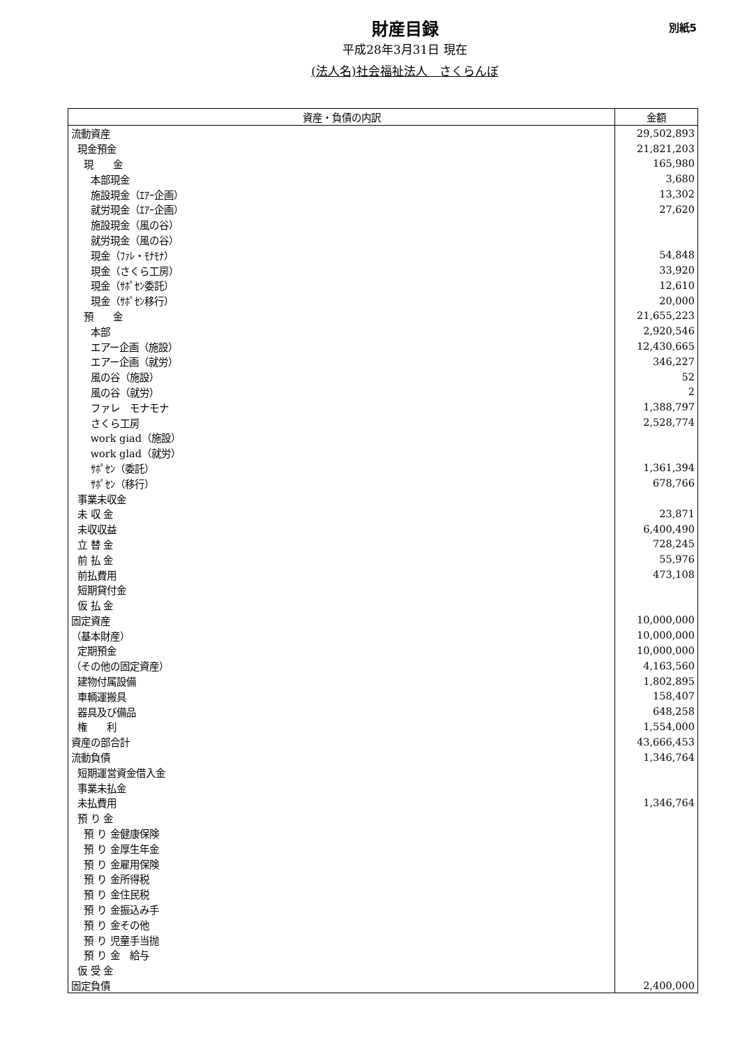財産目録
平成28年3月31日 現在
(法人名)社会福祉法人　さくらんぼ
別紙5
| 資産・負債の内訳 | 金額 |
| --- | --- |
| 流動資産 | 29,502,893 |
| 現金預金 | 21,821,203 |
| 現 金 | 165,980 |
| 本部現金 | 3,680 |
| 施設現金（ｴｱｰ企画） | 13,302 |
| 就労現金（ｴｱｰ企画） | 27,620 |
| 施設現金（風の谷） | |
| 就労現金（風の谷） | |
| 現金（ﾌｧﾚ・ﾓﾅﾓﾅ） | 54,848 |
| 現金（さくら工房） | 33,920 |
| 現金（ｻﾎﾟｾﾝ委託） | 12,610 |
| 現金（ｻﾎﾟｾﾝ移行） | 20,000 |
| 預 金 | 21,655,223 |
| 本部 | 2,920,546 |
| エアー企画（施設） | 12,430,665 |
| エアー企画（就労） | 346,227 |
| 風の谷（施設） | 52 |
| 風の谷（就労） | 2 |
| ファレ モナモナ | 1,388,797 |
| さくら工房 | 2,528,774 |
| work giad（施設） | |
| work glad（就労） | |
| ｻﾎﾟｾﾝ（委託） | 1,361,394 |
| ｻﾎﾟｾﾝ（移行） | 678,766 |
| 事業未収金 | |
| 未 収 金 | 23,871 |
| 未収収益 | 6,400,490 |
| 立 替 金 | 728,245 |
| 前 払 金 | 55,976 |
| 前払費用 | 473,108 |
| 短期貸付金 | |
| 仮 払 金 | |
| 固定資産 | 10,000,000 |
| （基本財産） | 10,000,000 |
| 定期預金 | 10,000,000 |
| （その他の固定資産） | 4,163,560 |
| 建物付属設備 | 1,802,895 |
| 車輌運搬具 | 158,407 |
| 器具及び備品 | 648,258 |
| 権 利 | 1,554,000 |
| 資産の部合計 | 43,666,453 |
| 流動負債 | 1,346,764 |
| 短期運営資金借入金 | |
| 事業未払金 | |
| 未払費用 | 1,346,764 |
| 預 り 金 | |
| 預 り 金健康保険 | |
| 預 り 金厚生年金 | |
| 預 り 金雇用保険 | |
| 預 り 金所得税 | |
| 預 り 金住民税 | |
| 預 り 金振込み手 | |
| 預 り 金その他 | |
| 預 り 児童手当抛 | |
| 預 り 金 給与 | |
| 仮 受 金 | |
| 固定負債 | 2,400,000 |